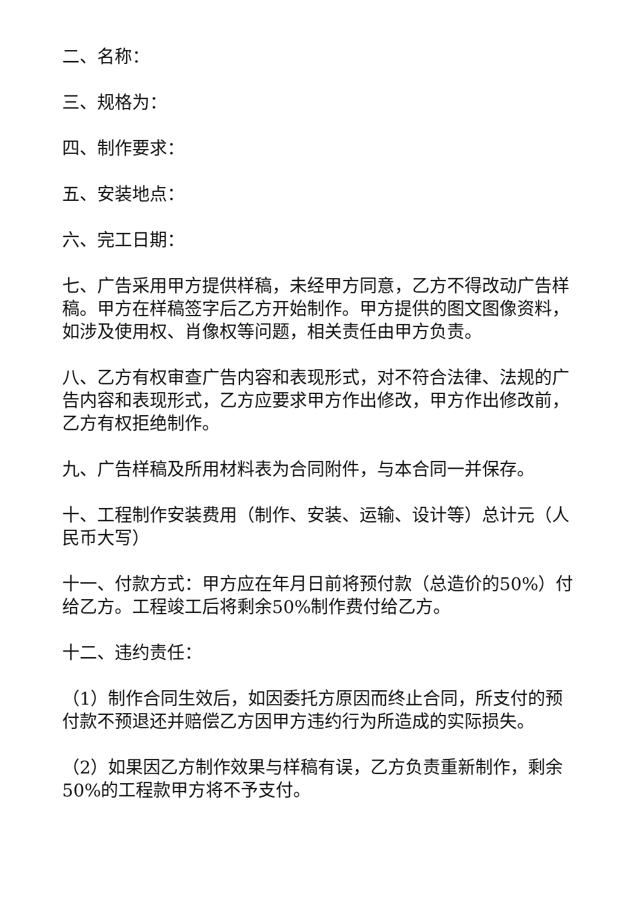二、名称：
三、规格为：
四、制作要求：
五、安装地点：
六、完工日期：
七、广告采用甲方提供样稿，未经甲方同意，乙方不得改动广告样稿。甲方在样稿签字后乙方开始制作。甲方提供的图文图像资料，如涉及使用权、肖像权等问题，相关责任由甲方负责。
八、乙方有权审查广告内容和表现形式，对不符合法律、法规的广告内容和表现形式，乙方应要求甲方作出修改，甲方作出修改前，乙方有权拒绝制作。
九、广告样稿及所用材料表为合同附件，与本合同一并保存。
十、工程制作安装费用（制作、安装、运输、设计等）总计元（人民币大写）
十一、付款方式：甲方应在年月日前将预付款（总造价的50%）付给乙方。工程竣工后将剩余50%制作费付给乙方。
十二、违约责任：
（1）制作合同生效后，如因委托方原因而终止合同，所支付的预付款不预退还并赔偿乙方因甲方违约行为所造成的实际损失。
（2）如果因乙方制作效果与样稿有误，乙方负责重新制作，剩余50%的工程款甲方将不予支付。